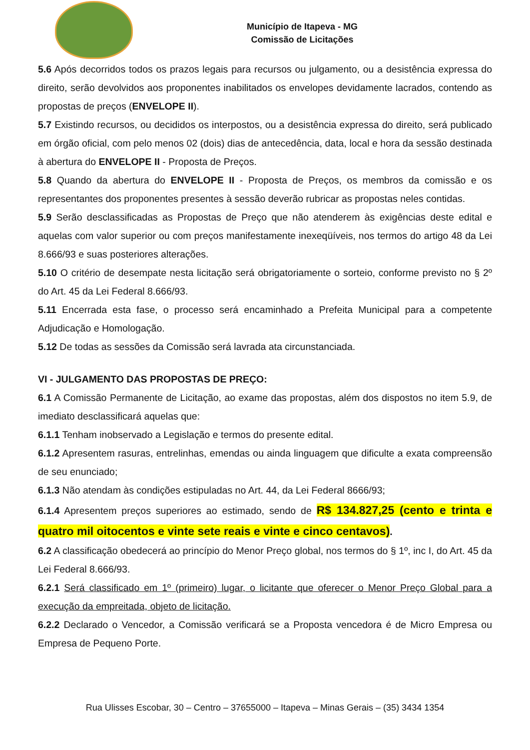Município de Itapeva - MG
Comissão de Licitações
5.6 Após decorridos todos os prazos legais para recursos ou julgamento, ou a desistência expressa do direito, serão devolvidos aos proponentes inabilitados os envelopes devidamente lacrados, contendo as propostas de preços (ENVELOPE II).
5.7 Existindo recursos, ou decididos os interpostos, ou a desistência expressa do direito, será publicado em órgão oficial, com pelo menos 02 (dois) dias de antecedência, data, local e hora da sessão destinada à abertura do ENVELOPE II - Proposta de Preços.
5.8 Quando da abertura do ENVELOPE II - Proposta de Preços, os membros da comissão e os representantes dos proponentes presentes à sessão deverão rubricar as propostas neles contidas.
5.9 Serão desclassificadas as Propostas de Preço que não atenderem às exigências deste edital e aquelas com valor superior ou com preços manifestamente inexeqüíveis, nos termos do artigo 48 da Lei 8.666/93 e suas posteriores alterações.
5.10 O critério de desempate nesta licitação será obrigatoriamente o sorteio, conforme previsto no § 2º do Art. 45 da Lei Federal 8.666/93.
5.11 Encerrada esta fase, o processo será encaminhado a Prefeita Municipal para a competente Adjudicação e Homologação.
5.12 De todas as sessões da Comissão será lavrada ata circunstanciada.
VI - JULGAMENTO DAS PROPOSTAS DE PREÇO:
6.1 A Comissão Permanente de Licitação, ao exame das propostas, além dos dispostos no item 5.9, de imediato desclassificará aquelas que:
6.1.1 Tenham inobservado a Legislação e termos do presente edital.
6.1.2 Apresentem rasuras, entrelinhas, emendas ou ainda linguagem que dificulte a exata compreensão de seu enunciado;
6.1.3 Não atendam às condições estipuladas no Art. 44, da Lei Federal 8666/93;
6.1.4 Apresentem preços superiores ao estimado, sendo de R$ 134.827,25 (cento e trinta e quatro mil oitocentos e vinte sete reais e vinte e cinco centavos).
6.2 A classificação obedecerá ao princípio do Menor Preço global, nos termos do § 1º, inc I, do Art. 45 da Lei Federal 8.666/93.
6.2.1 Será classificado em 1º (primeiro) lugar, o licitante que oferecer o Menor Preço Global para a execução da empreitada, objeto de licitação.
6.2.2 Declarado o Vencedor, a Comissão verificará se a Proposta vencedora é de Micro Empresa ou Empresa de Pequeno Porte.
Rua Ulisses Escobar, 30 – Centro – 37655000 – Itapeva – Minas Gerais – (35) 3434 1354